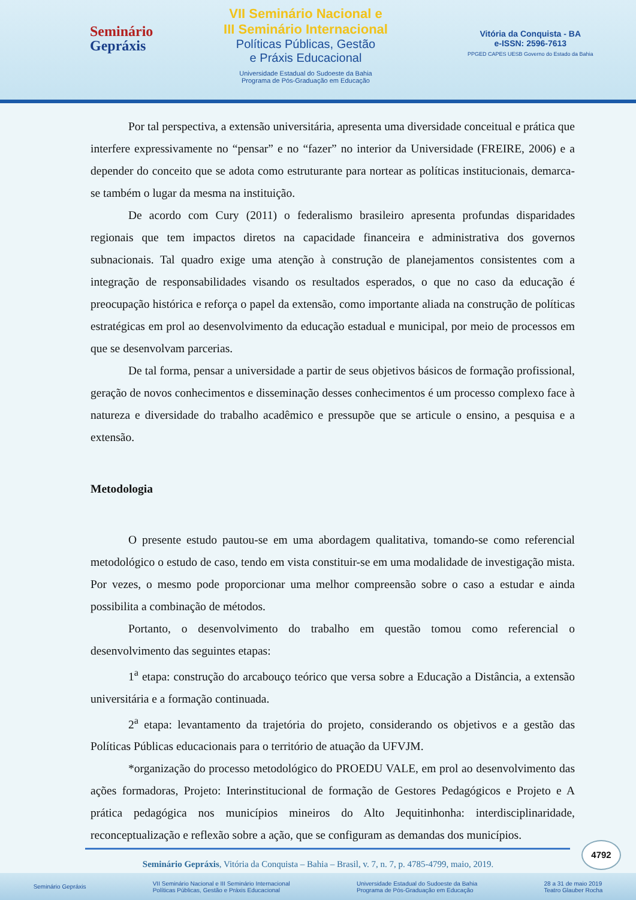Seminário
Gepráxis
VII Seminário Nacional e
III Seminário Internacional
Políticas Públicas, Gestão
e Práxis Educacional
Universidade Estadual do Sudoeste da Bahia
Programa de Pós-Graduação em Educação
Vitória da Conquista - BA
e-ISSN: 2596-7613
PPGED CAPES UESB Governo do Estado da Bahia
Por tal perspectiva, a extensão universitária, apresenta uma diversidade conceitual e prática que interfere expressivamente no “pensar” e no “fazer” no interior da Universidade (FREIRE, 2006) e a depender do conceito que se adota como estruturante para nortear as políticas institucionais, demarca-se também o lugar da mesma na instituição.
De acordo com Cury (2011) o federalismo brasileiro apresenta profundas disparidades regionais que tem impactos diretos na capacidade financeira e administrativa dos governos subnacionais. Tal quadro exige uma atenção à construção de planejamentos consistentes com a integração de responsabilidades visando os resultados esperados, o que no caso da educação é preocupação histórica e reforça o papel da extensão, como importante aliada na construção de políticas estratégicas em prol ao desenvolvimento da educação estadual e municipal, por meio de processos em que se desenvolvam parcerias.
De tal forma, pensar a universidade a partir de seus objetivos básicos de formação profissional, geração de novos conhecimentos e disseminação desses conhecimentos é um processo complexo face à natureza e diversidade do trabalho acadêmico e pressupõe que se articule o ensino, a pesquisa e a extensão.
Metodologia
O presente estudo pautou-se em uma abordagem qualitativa, tomando-se como referencial metodológico o estudo de caso, tendo em vista constituir-se em uma modalidade de investigação mista. Por vezes, o mesmo pode proporcionar uma melhor compreensão sobre o caso a estudar e ainda possibilita a combinação de métodos.
Portanto, o desenvolvimento do trabalho em questão tomou como referencial o desenvolvimento das seguintes etapas:
1<sup>a</sup> etapa: construção do arcabouço teórico que versa sobre a Educação a Distância, a extensão universitária e a formação continuada.
2<sup>a</sup> etapa: levantamento da trajetória do projeto, considerando os objetivos e a gestão das Políticas Públicas educacionais para o território de atuação da UFVJM.
*organização do processo metodológico do PROEDU VALE, em prol ao desenvolvimento das ações formadoras, Projeto: Interinstitucional de formação de Gestores Pedagógicos e Projeto e A prática pedagógica nos municípios mineiros do Alto Jequitinhonha: interdisciplinaridade, reconceptualização e reflexão sobre a ação, que se configuram as demandas dos municípios.
4792
Seminário Gepráxis, Vitória da Conquista – Bahia – Brasil, v. 7, n. 7, p. 4785-4799, maio, 2019.
Seminário Gepráxis VII Seminário Nacional e III Seminário Internacional
Políticas Públicas, Gestão e Práxis Educacional Universidade Estadual do Sudoeste da Bahia
Programa de Pós-Graduação em Educação 28 a 31 de maio 2019
Teatro Glauber Rocha